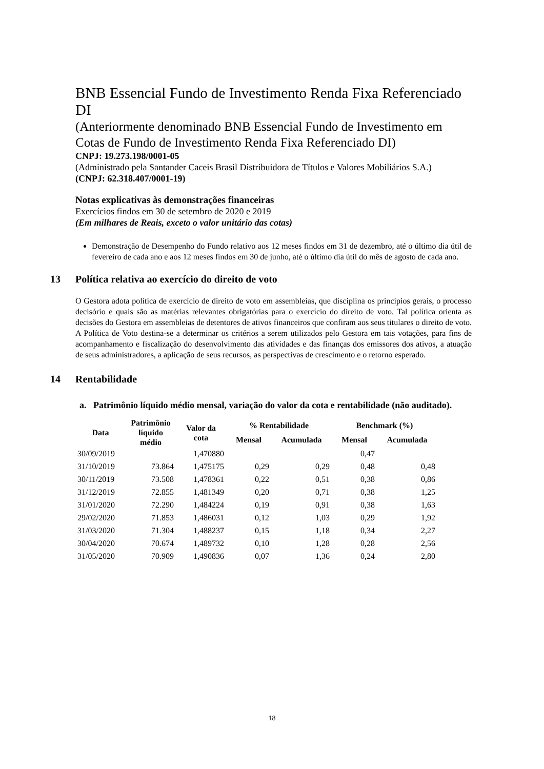BNB Essencial Fundo de Investimento Renda Fixa Referenciado DI
(Anteriormente denominado BNB Essencial Fundo de Investimento em Cotas de Fundo de Investimento Renda Fixa Referenciado DI)
CNPJ: 19.273.198/0001-05
(Administrado pela Santander Caceis Brasil Distribuidora de Títulos e Valores Mobiliários S.A.)
(CNPJ: 62.318.407/0001-19)
Notas explicativas às demonstrações financeiras
Exercícios findos em 30 de setembro de 2020 e 2019
(Em milhares de Reais, exceto o valor unitário das cotas)
Demonstração de Desempenho do Fundo relativo aos 12 meses findos em 31 de dezembro, até o último dia útil de fevereiro de cada ano e aos 12 meses findos em 30 de junho, até o último dia útil do mês de agosto de cada ano.
13 Política relativa ao exercício do direito de voto
O Gestora adota política de exercício de direito de voto em assembleias, que disciplina os princípios gerais, o processo decisório e quais são as matérias relevantes obrigatórias para o exercício do direito de voto. Tal política orienta as decisões do Gestora em assembleias de detentores de ativos financeiros que confiram aos seus titulares o direito de voto. A Política de Voto destina-se a determinar os critérios a serem utilizados pelo Gestora em tais votações, para fins de acompanhamento e fiscalização do desenvolvimento das atividades e das finanças dos emissores dos ativos, a atuação de seus administradores, a aplicação de seus recursos, as perspectivas de crescimento e o retorno esperado.
14 Rentabilidade
a. Patrimônio líquido médio mensal, variação do valor da cota e rentabilidade (não auditado).
| Data | Patrimônio líquido médio | Valor da cota | % Rentabilidade | | Benchmark (%) | |
| --- | --- | --- | --- | --- | --- | --- |
| | | | Mensal | Acumulada | Mensal | Acumulada |
| 30/09/2019 | | 1,470880 | | | 0,47 | |
| 31/10/2019 | 73.864 | 1,475175 | 0,29 | 0,29 | 0,48 | 0,48 |
| 30/11/2019 | 73.508 | 1,478361 | 0,22 | 0,51 | 0,38 | 0,86 |
| 31/12/2019 | 72.855 | 1,481349 | 0,20 | 0,71 | 0,38 | 1,25 |
| 31/01/2020 | 72.290 | 1,484224 | 0,19 | 0,91 | 0,38 | 1,63 |
| 29/02/2020 | 71.853 | 1,486031 | 0,12 | 1,03 | 0,29 | 1,92 |
| 31/03/2020 | 71.304 | 1,488237 | 0,15 | 1,18 | 0,34 | 2,27 |
| 30/04/2020 | 70.674 | 1,489732 | 0,10 | 1,28 | 0,28 | 2,56 |
| 31/05/2020 | 70.909 | 1,490836 | 0,07 | 1,36 | 0,24 | 2,80 |
18